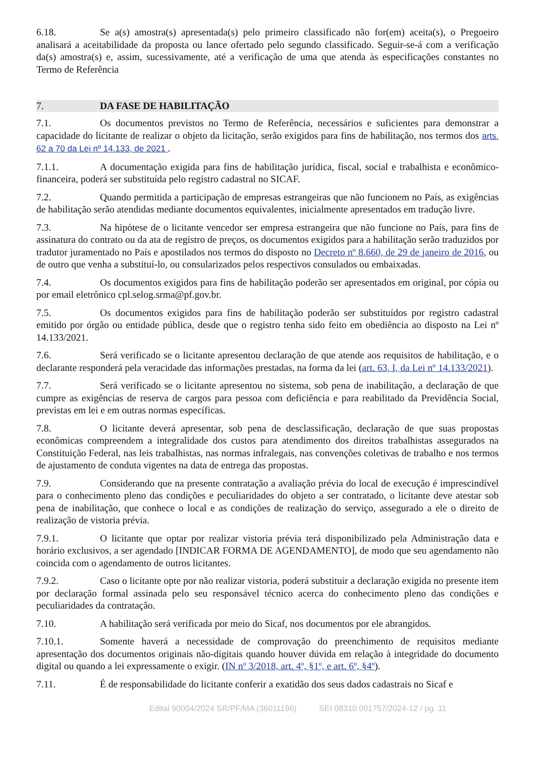6.18. Se a(s) amostra(s) apresentada(s) pelo primeiro classificado não for(em) aceita(s), o Pregoeiro analisará a aceitabilidade da proposta ou lance ofertado pelo segundo classificado. Seguir-se-á com a verificação da(s) amostra(s) e, assim, sucessivamente, até a verificação de uma que atenda às especificações constantes no Termo de Referência
7. DA FASE DE HABILITAÇÃO
7.1. Os documentos previstos no Termo de Referência, necessários e suficientes para demonstrar a capacidade do licitante de realizar o objeto da licitação, serão exigidos para fins de habilitação, nos termos dos arts. 62 a 70 da Lei nº 14.133, de 2021 .
7.1.1. A documentação exigida para fins de habilitação jurídica, fiscal, social e trabalhista e econômico-financeira, poderá ser substituída pelo registro cadastral no SICAF.
7.2. Quando permitida a participação de empresas estrangeiras que não funcionem no País, as exigências de habilitação serão atendidas mediante documentos equivalentes, inicialmente apresentados em tradução livre.
7.3. Na hipótese de o licitante vencedor ser empresa estrangeira que não funcione no País, para fins de assinatura do contrato ou da ata de registro de preços, os documentos exigidos para a habilitação serão traduzidos por tradutor juramentado no País e apostilados nos termos do disposto no Decreto nº 8.660, de 29 de janeiro de 2016, ou de outro que venha a substituí-lo, ou consularizados pelos respectivos consulados ou embaixadas.
7.4. Os documentos exigidos para fins de habilitação poderão ser apresentados em original, por cópia ou por email eletrônico cpl.selog.srma@pf.gov.br.
7.5. Os documentos exigidos para fins de habilitação poderão ser substituídos por registro cadastral emitido por órgão ou entidade pública, desde que o registro tenha sido feito em obediência ao disposto na Lei nº 14.133/2021.
7.6. Será verificado se o licitante apresentou declaração de que atende aos requisitos de habilitação, e o declarante responderá pela veracidade das informações prestadas, na forma da lei (art. 63, I, da Lei nº 14.133/2021).
7.7. Será verificado se o licitante apresentou no sistema, sob pena de inabilitação, a declaração de que cumpre as exigências de reserva de cargos para pessoa com deficiência e para reabilitado da Previdência Social, previstas em lei e em outras normas específicas.
7.8. O licitante deverá apresentar, sob pena de desclassificação, declaração de que suas propostas econômicas compreendem a integralidade dos custos para atendimento dos direitos trabalhistas assegurados na Constituição Federal, nas leis trabalhistas, nas normas infralegais, nas convenções coletivas de trabalho e nos termos de ajustamento de conduta vigentes na data de entrega das propostas.
7.9. Considerando que na presente contratação a avaliação prévia do local de execução é imprescindível para o conhecimento pleno das condições e peculiaridades do objeto a ser contratado, o licitante deve atestar sob pena de inabilitação, que conhece o local e as condições de realização do serviço, assegurado a ele o direito de realização de vistoria prévia.
7.9.1. O licitante que optar por realizar vistoria prévia terá disponibilizado pela Administração data e horário exclusivos, a ser agendado [INDICAR FORMA DE AGENDAMENTO], de modo que seu agendamento não coincida com o agendamento de outros licitantes.
7.9.2. Caso o licitante opte por não realizar vistoria, poderá substituir a declaração exigida no presente item por declaração formal assinada pelo seu responsável técnico acerca do conhecimento pleno das condições e peculiaridades da contratação.
7.10. A habilitação será verificada por meio do Sicaf, nos documentos por ele abrangidos.
7.10.1. Somente haverá a necessidade de comprovação do preenchimento de requisitos mediante apresentação dos documentos originais não-digitais quando houver dúvida em relação à integridade do documento digital ou quando a lei expressamente o exigir. (IN nº 3/2018, art. 4º, §1º, e art. 6º, §4º).
7.11. É de responsabilidade do licitante conferir a exatidão dos seus dados cadastrais no Sicaf e
Edital 90004/2024 SR/PF/MA (36011196) SEI 08310.001757/2024-12 / pg. 11